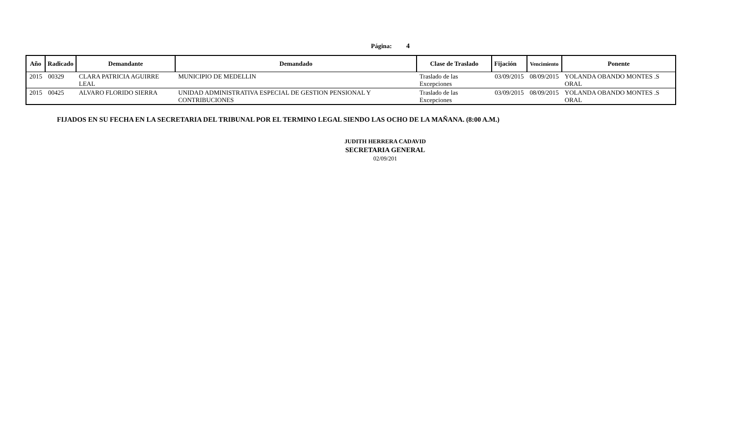Página: 4
| Año | Radicado | Demandante | Demandado | Clase de Traslado | Fijación | Vencimiento | Ponente |
| --- | --- | --- | --- | --- | --- | --- | --- |
| 2015 | 00329 | CLARA PATRICIA AGUIRRE LEAL | MUNICIPIO DE MEDELLIN | Traslado de las Excepciones | 03/09/2015 | 08/09/2015 | YOLANDA OBANDO MONTES .S ORAL |
| 2015 | 00425 | ALVARO FLORIDO SIERRA | UNIDAD ADMINISTRATIVA ESPECIAL DE GESTION PENSIONAL Y CONTRIBUCIONES | Traslado de las Excepciones | 03/09/2015 | 08/09/2015 | YOLANDA OBANDO MONTES .S ORAL |
FIJADOS EN SU FECHA EN LA SECRETARIA DEL TRIBUNAL POR EL TERMINO LEGAL SIENDO LAS OCHO DE LA MAÑANA. (8:00 A.M.)
JUDITH HERRERA CADAVID
SECRETARIA GENERAL
02/09/201